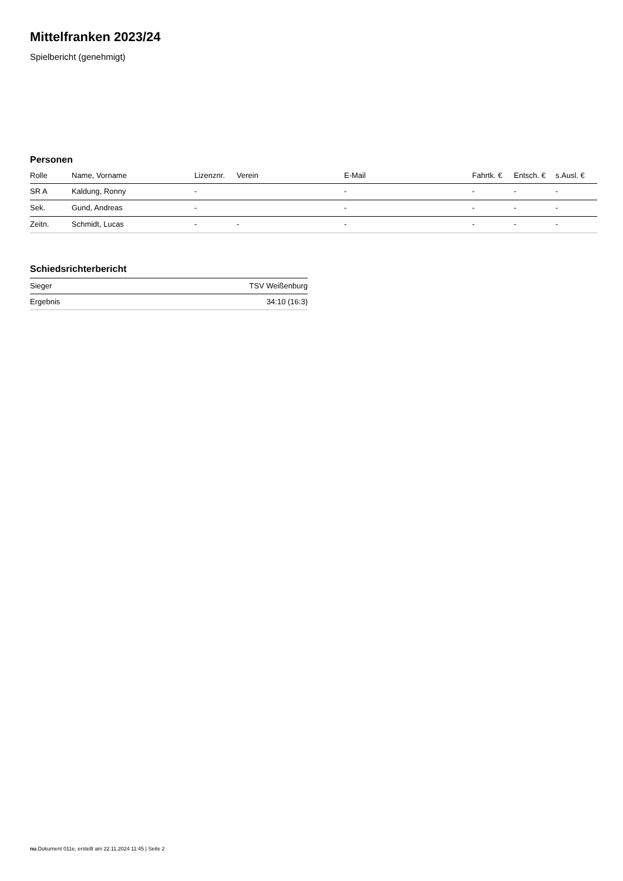Mittelfranken 2023/24
Spielbericht (genehmigt)
Personen
| Rolle | Name, Vorname | Lizenznr. | Verein | E-Mail | Fahrtk. € | Entsch. € | s.Ausl. € |
| --- | --- | --- | --- | --- | --- | --- | --- |
| SR A | Kaldung, Ronny | - | | - | - | - | - |
| Sek. | Gund, Andreas | - | | - | - | - | - |
| Zeitn. | Schmidt, Lucas | - | - | - | - | - | - |
Schiedsrichterbericht
| Sieger | TSV Weißenburg |
| Ergebnis | 34:10 (16:3) |
nu.Dokument 011e, erstellt am 22.11.2024 11:45 | Seite 2